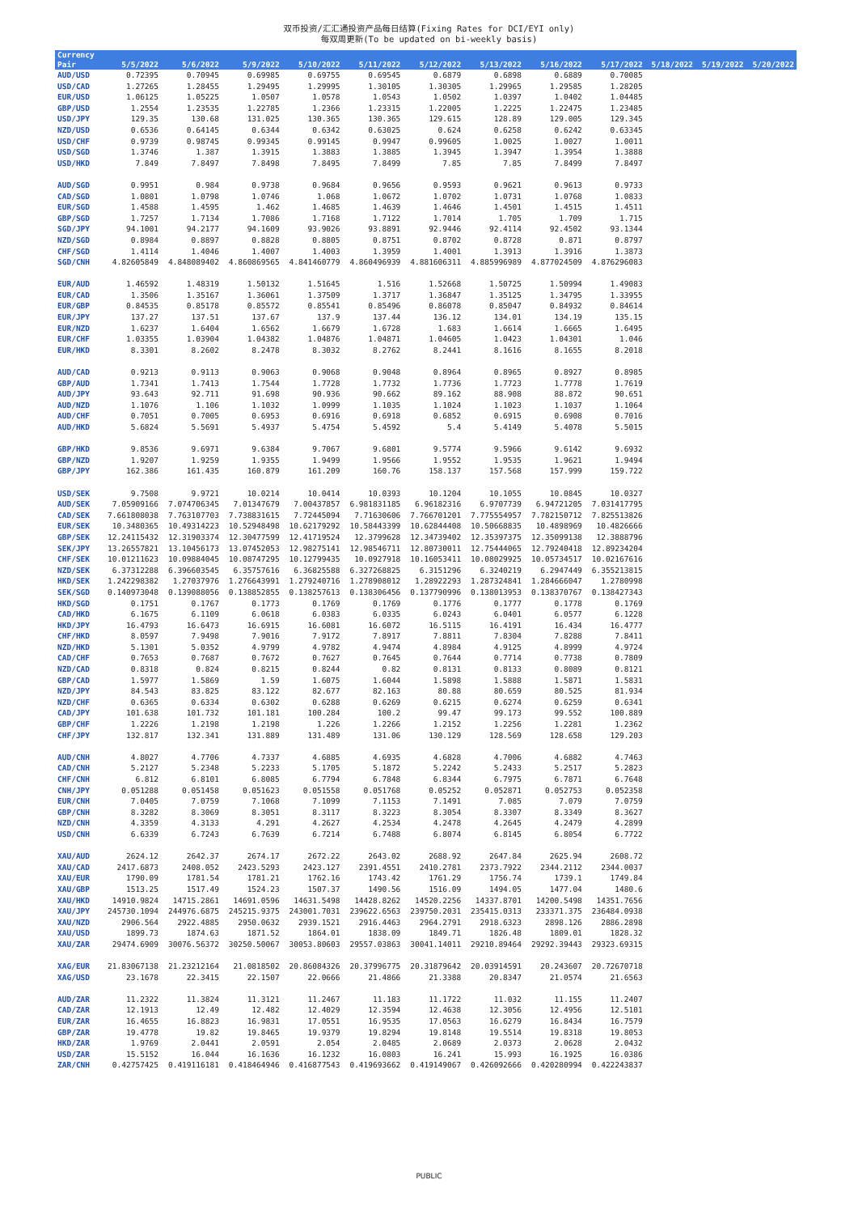双币投资/汇汇通投资产品每日结算(Fixing Rates for DCI/EYI only)
每双周更新(To be updated on bi-weekly basis)
| Currency Pair | 5/5/2022 | 5/6/2022 | 5/9/2022 | 5/10/2022 | 5/11/2022 | 5/12/2022 | 5/13/2022 | 5/16/2022 | 5/17/2022 | 5/18/2022 | 5/19/2022 | 5/20/2022 |
| --- | --- | --- | --- | --- | --- | --- | --- | --- | --- | --- | --- | --- |
| AUD/USD | 0.72395 | 0.70945 | 0.69985 | 0.69755 | 0.69545 | 0.6879 | 0.6898 | 0.6889 | 0.70085 | | | |
| USD/CAD | 1.27265 | 1.28455 | 1.29495 | 1.29995 | 1.30105 | 1.30305 | 1.29965 | 1.29585 | 1.28205 | | | |
| EUR/USD | 1.06125 | 1.05225 | 1.0507 | 1.0578 | 1.0543 | 1.0502 | 1.0397 | 1.0402 | 1.04485 | | | |
| GBP/USD | 1.2554 | 1.23535 | 1.22785 | 1.2366 | 1.23315 | 1.22005 | 1.2225 | 1.22475 | 1.23485 | | | |
| USD/JPY | 129.35 | 130.68 | 131.025 | 130.365 | 130.365 | 129.615 | 128.89 | 129.005 | 129.345 | | | |
| NZD/USD | 0.6536 | 0.64145 | 0.6344 | 0.6342 | 0.63025 | 0.624 | 0.6258 | 0.6242 | 0.63345 | | | |
| USD/CHF | 0.9739 | 0.98745 | 0.99345 | 0.99145 | 0.9947 | 0.99605 | 1.0025 | 1.0027 | 1.0011 | | | |
| USD/SGD | 1.3746 | 1.387 | 1.3915 | 1.3883 | 1.3885 | 1.3945 | 1.3947 | 1.3954 | 1.3888 | | | |
| USD/HKD | 7.849 | 7.8497 | 7.8498 | 7.8495 | 7.8499 | 7.85 | 7.85 | 7.8499 | 7.8497 | | | |
| AUD/SGD | 0.9951 | 0.984 | 0.9738 | 0.9684 | 0.9656 | 0.9593 | 0.9621 | 0.9613 | 0.9733 | | | |
| CAD/SGD | 1.0801 | 1.0798 | 1.0746 | 1.068 | 1.0672 | 1.0702 | 1.0731 | 1.0768 | 1.0833 | | | |
| EUR/SGD | 1.4588 | 1.4595 | 1.462 | 1.4685 | 1.4639 | 1.4646 | 1.4501 | 1.4515 | 1.4511 | | | |
| GBP/SGD | 1.7257 | 1.7134 | 1.7086 | 1.7168 | 1.7122 | 1.7014 | 1.705 | 1.709 | 1.715 | | | |
| SGD/JPY | 94.1001 | 94.2177 | 94.1609 | 93.9026 | 93.8891 | 92.9446 | 92.4114 | 92.4502 | 93.1344 | | | |
| NZD/SGD | 0.8984 | 0.8897 | 0.8828 | 0.8805 | 0.8751 | 0.8702 | 0.8728 | 0.871 | 0.8797 | | | |
| CHF/SGD | 1.4114 | 1.4046 | 1.4007 | 1.4003 | 1.3959 | 1.4001 | 1.3913 | 1.3916 | 1.3873 | | | |
| SGD/CNH | 4.82605849 | 4.848089402 | 4.860869565 | 4.841460779 | 4.860496939 | 4.881606311 | 4.885996989 | 4.877024509 | 4.876296083 | | | |
| EUR/AUD | 1.46592 | 1.48319 | 1.50132 | 1.51645 | 1.516 | 1.52668 | 1.50725 | 1.50994 | 1.49083 | | | |
| EUR/CAD | 1.3506 | 1.35167 | 1.36061 | 1.37509 | 1.3717 | 1.36847 | 1.35125 | 1.34795 | 1.33955 | | | |
| EUR/GBP | 0.84535 | 0.85178 | 0.85572 | 0.85541 | 0.85496 | 0.86078 | 0.85047 | 0.84932 | 0.84614 | | | |
| EUR/JPY | 137.27 | 137.51 | 137.67 | 137.9 | 137.44 | 136.12 | 134.01 | 134.19 | 135.15 | | | |
| EUR/NZD | 1.6237 | 1.6404 | 1.6562 | 1.6679 | 1.6728 | 1.683 | 1.6614 | 1.6665 | 1.6495 | | | |
| EUR/CHF | 1.03355 | 1.03904 | 1.04382 | 1.04876 | 1.04871 | 1.04605 | 1.0423 | 1.04301 | 1.046 | | | |
| EUR/HKD | 8.3301 | 8.2602 | 8.2478 | 8.3032 | 8.2762 | 8.2441 | 8.1616 | 8.1655 | 8.2018 | | | |
| AUD/CAD | 0.9213 | 0.9113 | 0.9063 | 0.9068 | 0.9048 | 0.8964 | 0.8965 | 0.8927 | 0.8985 | | | |
| GBP/AUD | 1.7341 | 1.7413 | 1.7544 | 1.7728 | 1.7732 | 1.7736 | 1.7723 | 1.7778 | 1.7619 | | | |
| AUD/JPY | 93.643 | 92.711 | 91.698 | 90.936 | 90.662 | 89.162 | 88.908 | 88.872 | 90.651 | | | |
| AUD/NZD | 1.1076 | 1.106 | 1.1032 | 1.0999 | 1.1035 | 1.1024 | 1.1023 | 1.1037 | 1.1064 | | | |
| AUD/CHF | 0.7051 | 0.7005 | 0.6953 | 0.6916 | 0.6918 | 0.6852 | 0.6915 | 0.6908 | 0.7016 | | | |
| AUD/HKD | 5.6824 | 5.5691 | 5.4937 | 5.4754 | 5.4592 | 5.4 | 5.4149 | 5.4078 | 5.5015 | | | |
| GBP/HKD | 9.8536 | 9.6971 | 9.6384 | 9.7067 | 9.6801 | 9.5774 | 9.5966 | 9.6142 | 9.6932 | | | |
| GBP/NZD | 1.9207 | 1.9259 | 1.9355 | 1.9499 | 1.9566 | 1.9552 | 1.9535 | 1.9621 | 1.9494 | | | |
| GBP/JPY | 162.386 | 161.435 | 160.879 | 161.209 | 160.76 | 158.137 | 157.568 | 157.999 | 159.722 | | | |
| USD/SEK | 9.7508 | 9.9721 | 10.0214 | 10.0414 | 10.0393 | 10.1204 | 10.1055 | 10.0845 | 10.0327 | | | |
| AUD/SEK | 7.05909166 | 7.074706345 | 7.01347679 | 7.00437857 | 6.981831185 | 6.96182316 | 6.9707739 | 6.94721205 | 7.031417795 | | | |
| CAD/SEK | 7.661808038 | 7.763107703 | 7.738831615 | 7.72445094 | 7.71630606 | 7.766701201 | 7.775554957 | 7.782150712 | 7.825513826 | | | |
| EUR/SEK | 10.3480365 | 10.49314223 | 10.52948498 | 10.62179292 | 10.58443399 | 10.62844408 | 10.50668835 | 10.4898969 | 10.4826666 | | | |
| GBP/SEK | 12.24115432 | 12.31903374 | 12.30477599 | 12.41719524 | 12.3799628 | 12.34739402 | 12.35397375 | 12.35099138 | 12.3888796 | | | |
| SEK/JPY | 13.26557821 | 13.10456173 | 13.07452053 | 12.98275141 | 12.98546711 | 12.80730011 | 12.75444065 | 12.79240418 | 12.89234204 | | | |
| CHF/SEK | 10.01211623 | 10.09884045 | 10.08747295 | 10.12799435 | 10.0927918 | 10.16053411 | 10.08029925 | 10.05734517 | 10.02167616 | | | |
| NZD/SEK | 6.37312288 | 6.396603545 | 6.35757616 | 6.36825588 | 6.327268825 | 6.3151296 | 6.3240219 | 6.2947449 | 6.355213815 | | | |
| HKD/SEK | 1.242298382 | 1.27037976 | 1.276643991 | 1.279240716 | 1.278908012 | 1.28922293 | 1.287324841 | 1.284666047 | 1.2780998 | | | |
| SEK/SGD | 0.140973048 | 0.139088056 | 0.138852855 | 0.138257613 | 0.138306456 | 0.137790996 | 0.138013953 | 0.138370767 | 0.138427343 | | | |
| HKD/SGD | 0.1751 | 0.1767 | 0.1773 | 0.1769 | 0.1769 | 0.1776 | 0.1777 | 0.1778 | 0.1769 | | | |
| CAD/HKD | 6.1675 | 6.1109 | 6.0618 | 6.0383 | 6.0335 | 6.0243 | 6.0401 | 6.0577 | 6.1228 | | | |
| HKD/JPY | 16.4793 | 16.6473 | 16.6915 | 16.6081 | 16.6072 | 16.5115 | 16.4191 | 16.434 | 16.4777 | | | |
| CHF/HKD | 8.0597 | 7.9498 | 7.9016 | 7.9172 | 7.8917 | 7.8811 | 7.8304 | 7.8288 | 7.8411 | | | |
| NZD/HKD | 5.1301 | 5.0352 | 4.9799 | 4.9782 | 4.9474 | 4.8984 | 4.9125 | 4.8999 | 4.9724 | | | |
| CAD/CHF | 0.7653 | 0.7687 | 0.7672 | 0.7627 | 0.7645 | 0.7644 | 0.7714 | 0.7738 | 0.7809 | | | |
| NZD/CAD | 0.8318 | 0.824 | 0.8215 | 0.8244 | 0.82 | 0.8131 | 0.8133 | 0.8089 | 0.8121 | | | |
| GBP/CAD | 1.5977 | 1.5869 | 1.59 | 1.6075 | 1.6044 | 1.5898 | 1.5888 | 1.5871 | 1.5831 | | | |
| NZD/JPY | 84.543 | 83.825 | 83.122 | 82.677 | 82.163 | 80.88 | 80.659 | 80.525 | 81.934 | | | |
| NZD/CHF | 0.6365 | 0.6334 | 0.6302 | 0.6288 | 0.6269 | 0.6215 | 0.6274 | 0.6259 | 0.6341 | | | |
| CAD/JPY | 101.638 | 101.732 | 101.181 | 100.284 | 100.2 | 99.47 | 99.173 | 99.552 | 100.889 | | | |
| GBP/CHF | 1.2226 | 1.2198 | 1.2198 | 1.226 | 1.2266 | 1.2152 | 1.2256 | 1.2281 | 1.2362 | | | |
| CHF/JPY | 132.817 | 132.341 | 131.889 | 131.489 | 131.06 | 130.129 | 128.569 | 128.658 | 129.203 | | | |
| AUD/CNH | 4.8027 | 4.7706 | 4.7337 | 4.6885 | 4.6935 | 4.6828 | 4.7006 | 4.6882 | 4.7463 | | | |
| CAD/CNH | 5.2127 | 5.2348 | 5.2233 | 5.1705 | 5.1872 | 5.2242 | 5.2433 | 5.2517 | 5.2823 | | | |
| CHF/CNH | 6.812 | 6.8101 | 6.8085 | 6.7794 | 6.7848 | 6.8344 | 6.7975 | 6.7871 | 6.7648 | | | |
| CNH/JPY | 0.051288 | 0.051458 | 0.051623 | 0.051558 | 0.051768 | 0.05252 | 0.052871 | 0.052753 | 0.052358 | | | |
| EUR/CNH | 7.0405 | 7.0759 | 7.1068 | 7.1099 | 7.1153 | 7.1491 | 7.085 | 7.079 | 7.0759 | | | |
| GBP/CNH | 8.3282 | 8.3069 | 8.3051 | 8.3117 | 8.3223 | 8.3054 | 8.3307 | 8.3349 | 8.3627 | | | |
| NZD/CNH | 4.3359 | 4.3133 | 4.291 | 4.2627 | 4.2534 | 4.2478 | 4.2645 | 4.2479 | 4.2899 | | | |
| USD/CNH | 6.6339 | 6.7243 | 6.7639 | 6.7214 | 6.7488 | 6.8074 | 6.8145 | 6.8054 | 6.7722 | | | |
| XAU/AUD | 2624.12 | 2642.37 | 2674.17 | 2672.22 | 2643.02 | 2688.92 | 2647.84 | 2625.94 | 2608.72 | | | |
| XAU/CAD | 2417.6873 | 2408.052 | 2423.5293 | 2423.127 | 2391.4551 | 2410.2781 | 2373.7922 | 2344.2112 | 2344.0037 | | | |
| XAU/EUR | 1790.09 | 1781.54 | 1781.21 | 1762.16 | 1743.42 | 1761.29 | 1756.74 | 1739.1 | 1749.84 | | | |
| XAU/GBP | 1513.25 | 1517.49 | 1524.23 | 1507.37 | 1490.56 | 1516.09 | 1494.05 | 1477.04 | 1480.6 | | | |
| XAU/HKD | 14910.9824 | 14715.2861 | 14691.0596 | 14631.5498 | 14428.8262 | 14520.2256 | 14337.8701 | 14200.5498 | 14351.7656 | | | |
| XAU/JPY | 245730.1094 | 244976.6875 | 245215.9375 | 243001.7031 | 239622.6563 | 239750.2031 | 235415.0313 | 233371.375 | 236484.0938 | | | |
| XAU/NZD | 2906.564 | 2922.4885 | 2950.0632 | 2939.1521 | 2916.4463 | 2964.2791 | 2918.6323 | 2898.126 | 2886.2898 | | | |
| XAU/USD | 1899.73 | 1874.63 | 1871.52 | 1864.01 | 1838.09 | 1849.71 | 1826.48 | 1809.01 | 1828.32 | | | |
| XAU/ZAR | 29474.6909 | 30076.56372 | 30250.50067 | 30053.80603 | 29557.03863 | 30041.14011 | 29210.89464 | 29292.39443 | 29323.69315 | | | |
| XAG/EUR | 21.83067138 | 21.23212164 | 21.0818502 | 20.86084326 | 20.37996775 | 20.31879642 | 20.03914591 | 20.243607 | 20.72670718 | | | |
| XAG/USD | 23.1678 | 22.3415 | 22.1507 | 22.0666 | 21.4866 | 21.3388 | 20.8347 | 21.0574 | 21.6563 | | | |
| AUD/ZAR | 11.2322 | 11.3824 | 11.3121 | 11.2467 | 11.183 | 11.1722 | 11.032 | 11.155 | 11.2407 | | | |
| CAD/ZAR | 12.1913 | 12.49 | 12.482 | 12.4029 | 12.3594 | 12.4638 | 12.3056 | 12.4956 | 12.5101 | | | |
| EUR/ZAR | 16.4655 | 16.8823 | 16.9831 | 17.0551 | 16.9535 | 17.0563 | 16.6279 | 16.8434 | 16.7579 | | | |
| GBP/ZAR | 19.4778 | 19.82 | 19.8465 | 19.9379 | 19.8294 | 19.8148 | 19.5514 | 19.8318 | 19.8053 | | | |
| HKD/ZAR | 1.9769 | 2.0441 | 2.0591 | 2.054 | 2.0485 | 2.0689 | 2.0373 | 2.0628 | 2.0432 | | | |
| USD/ZAR | 15.5152 | 16.044 | 16.1636 | 16.1232 | 16.0803 | 16.241 | 15.993 | 16.1925 | 16.0386 | | | |
| ZAR/CNH | 0.42757425 | 0.419116181 | 0.418464946 | 0.416877543 | 0.419693662 | 0.419149067 | 0.426092666 | 0.420280994 | 0.422243837 | | | |
PUBLIC